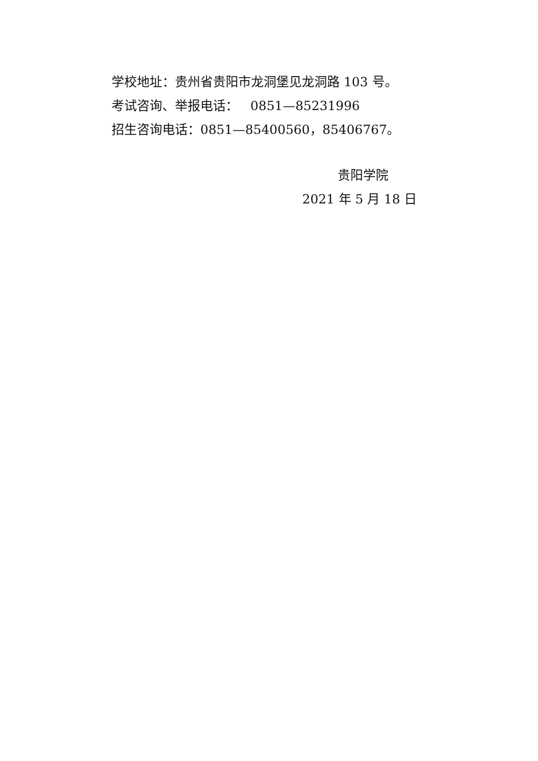学校地址：贵州省贵阳市龙洞堡见龙洞路 103 号。
考试咨询、举报电话： 0851—85231996
招生咨询电话：0851—85400560，85406767。
贵阳学院
2021 年 5 月 18 日